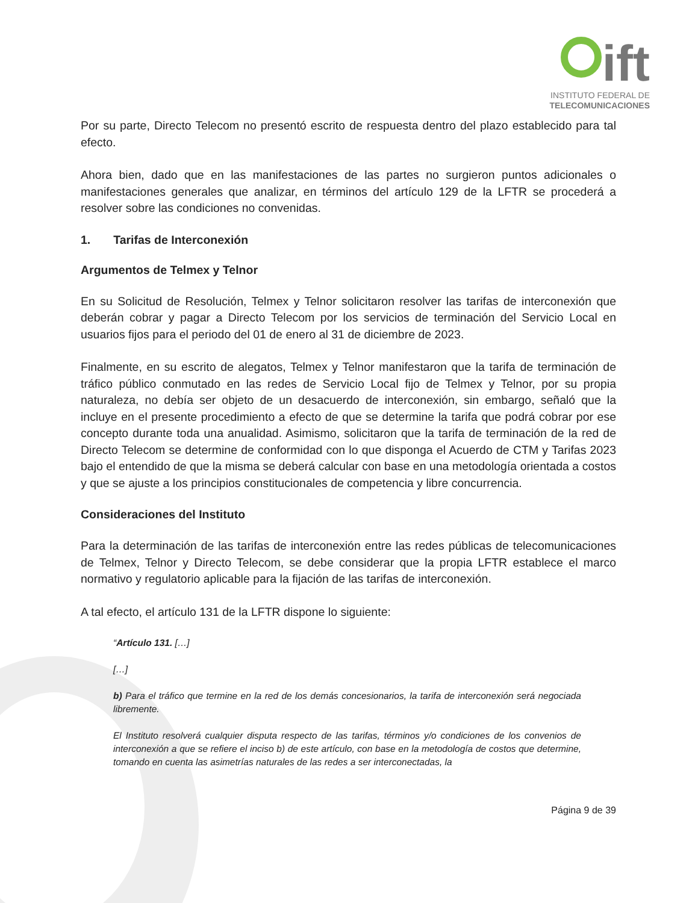ift
INSTITUTO FEDERAL DE
TELECOMUNICACIONES
Por su parte, Directo Telecom no presentó escrito de respuesta dentro del plazo establecido para tal efecto.
Ahora bien, dado que en las manifestaciones de las partes no surgieron puntos adicionales o manifestaciones generales que analizar, en términos del artículo 129 de la LFTR se procederá a resolver sobre las condiciones no convenidas.
1. Tarifas de Interconexión
Argumentos de Telmex y Telnor
En su Solicitud de Resolución, Telmex y Telnor solicitaron resolver las tarifas de interconexión que deberán cobrar y pagar a Directo Telecom por los servicios de terminación del Servicio Local en usuarios fijos para el periodo del 01 de enero al 31 de diciembre de 2023.
Finalmente, en su escrito de alegatos, Telmex y Telnor manifestaron que la tarifa de terminación de tráfico público conmutado en las redes de Servicio Local fijo de Telmex y Telnor, por su propia naturaleza, no debía ser objeto de un desacuerdo de interconexión, sin embargo, señaló que la incluye en el presente procedimiento a efecto de que se determine la tarifa que podrá cobrar por ese concepto durante toda una anualidad. Asimismo, solicitaron que la tarifa de terminación de la red de Directo Telecom se determine de conformidad con lo que disponga el Acuerdo de CTM y Tarifas 2023 bajo el entendido de que la misma se deberá calcular con base en una metodología orientada a costos y que se ajuste a los principios constitucionales de competencia y libre concurrencia.
Consideraciones del Instituto
Para la determinación de las tarifas de interconexión entre las redes públicas de telecomunicaciones de Telmex, Telnor y Directo Telecom, se debe considerar que la propia LFTR establece el marco normativo y regulatorio aplicable para la fijación de las tarifas de interconexión.
A tal efecto, el artículo 131 de la LFTR dispone lo siguiente:
“Artículo 131. […]
[…]
b) Para el tráfico que termine en la red de los demás concesionarios, la tarifa de interconexión será negociada libremente.
El Instituto resolverá cualquier disputa respecto de las tarifas, términos y/o condiciones de los convenios de interconexión a que se refiere el inciso b) de este artículo, con base en la metodología de costos que determine, tomando en cuenta las asimetrías naturales de las redes a ser interconectadas, la
Página 9 de 39